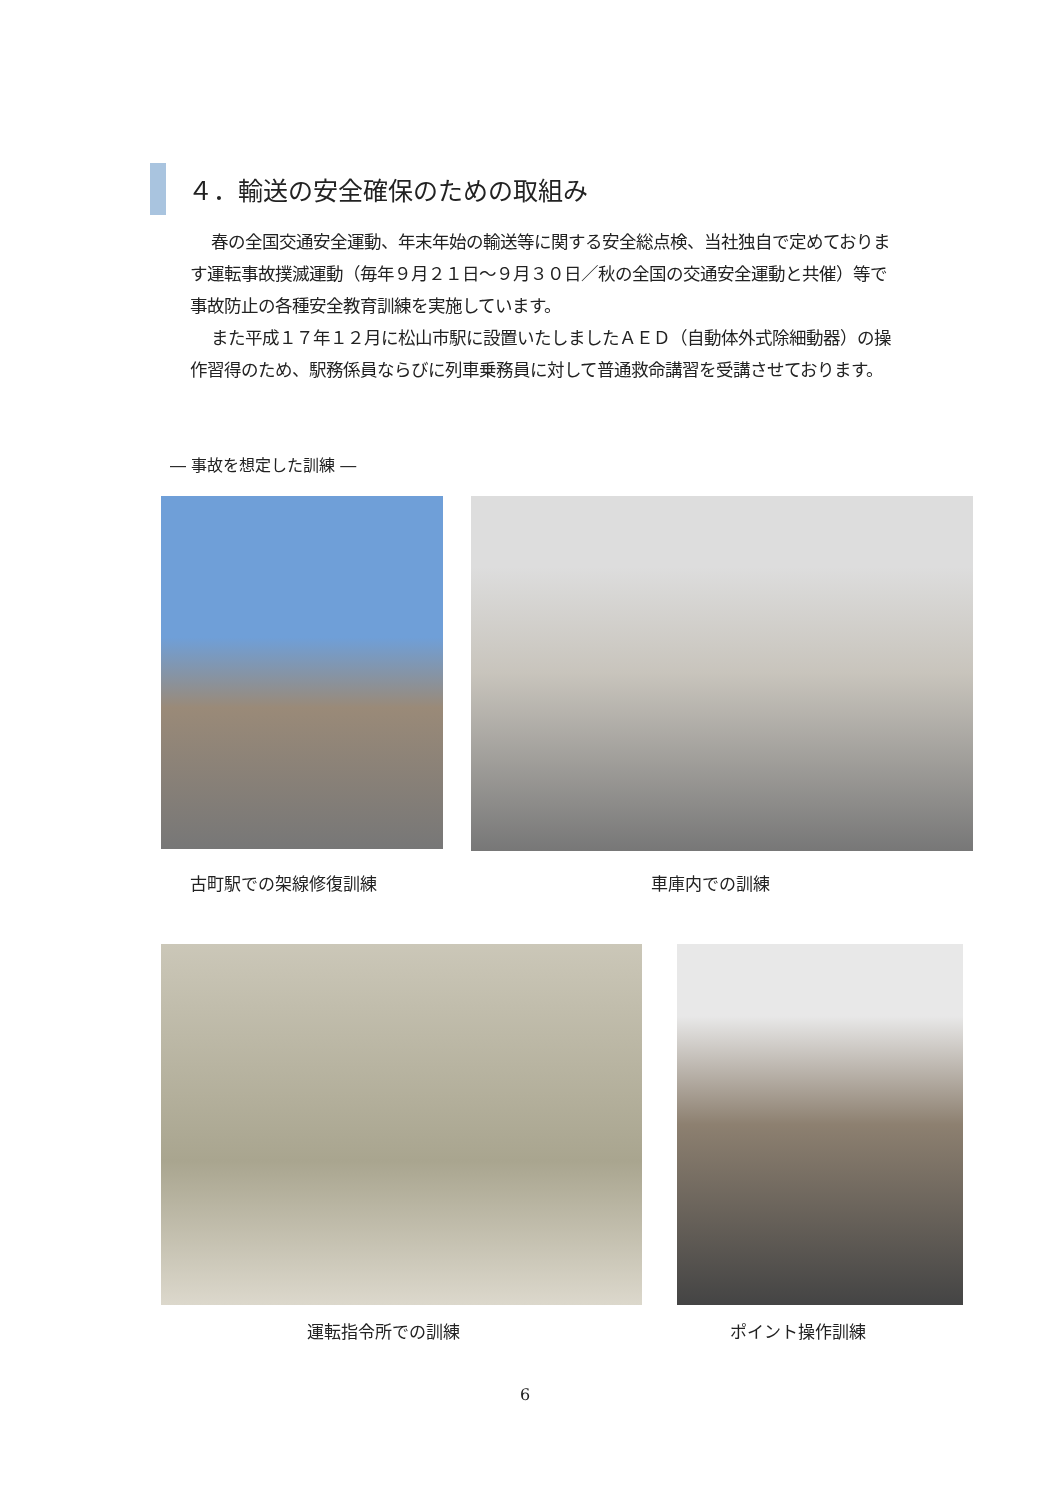４．輸送の安全確保のための取組み
春の全国交通安全運動、年末年始の輸送等に関する安全総点検、当社独自で定めております運転事故撲滅運動（毎年９月２１日～９月３０日／秋の全国の交通安全運動と共催）等で事故防止の各種安全教育訓練を実施しています。
また平成１７年１２月に松山市駅に設置いたしましたＡＥＤ（自動体外式除細動器）の操作習得のため、駅務係員ならびに列車乗務員に対して普通救命講習を受講させております。
― 事故を想定した訓練 ―
古町駅での架線修復訓練 車庫内での訓練
運転指令所での訓練 ポイント操作訓練
6